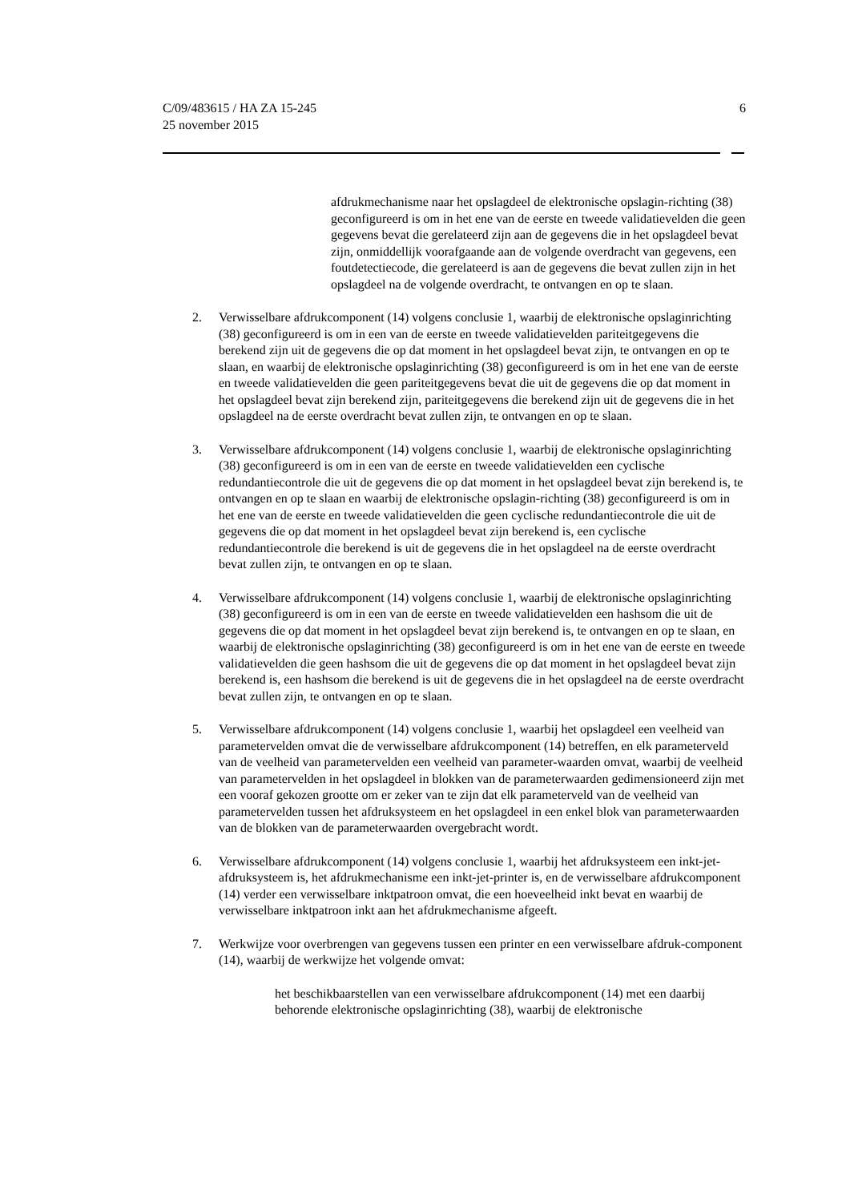C/09/483615 / HA ZA 15-245
25 november 2015
6
afdrukmechanisme naar het opslagdeel de elektronische opslagin-richting (38) geconfigureerd is om in het ene van de eerste en tweede validatievelden die geen gegevens bevat die gerelateerd zijn aan de gegevens die in het opslagdeel bevat zijn, onmiddellijk voorafgaande aan de volgende overdracht van gegevens, een foutdetectiecode, die gerelateerd is aan de gegevens die bevat zullen zijn in het opslagdeel na de volgende overdracht, te ontvangen en op te slaan.
2. Verwisselbare afdrukcomponent (14) volgens conclusie 1, waarbij de elektronische opslaginrichting (38) geconfigureerd is om in een van de eerste en tweede validatievelden pariteitgegevens die berekend zijn uit de gegevens die op dat moment in het opslagdeel bevat zijn, te ontvangen en op te slaan, en waarbij de elektronische opslaginrichting (38) geconfigureerd is om in het ene van de eerste en tweede validatievelden die geen pariteitgegevens bevat die uit de gegevens die op dat moment in het opslagdeel bevat zijn berekend zijn, pariteitgegevens die berekend zijn uit de gegevens die in het opslagdeel na de eerste overdracht bevat zullen zijn, te ontvangen en op te slaan.
3. Verwisselbare afdrukcomponent (14) volgens conclusie 1, waarbij de elektronische opslaginrichting (38) geconfigureerd is om in een van de eerste en tweede validatievelden een cyclische redundantiecontrole die uit de gegevens die op dat moment in het opslagdeel bevat zijn berekend is, te ontvangen en op te slaan en waarbij de elektronische opslagin-richting (38) geconfigureerd is om in het ene van de eerste en tweede validatievelden die geen cyclische redundantiecontrole die uit de gegevens die op dat moment in het opslagdeel bevat zijn berekend is, een cyclische redundantiecontrole die berekend is uit de gegevens die in het opslagdeel na de eerste overdracht bevat zullen zijn, te ontvangen en op te slaan.
4. Verwisselbare afdrukcomponent (14) volgens conclusie 1, waarbij de elektronische opslaginrichting (38) geconfigureerd is om in een van de eerste en tweede validatievelden een hashsom die uit de gegevens die op dat moment in het opslagdeel bevat zijn berekend is, te ontvangen en op te slaan, en waarbij de elektronische opslaginrichting (38) geconfigureerd is om in het ene van de eerste en tweede validatievelden die geen hashsom die uit de gegevens die op dat moment in het opslagdeel bevat zijn berekend is, een hashsom die berekend is uit de gegevens die in het opslagdeel na de eerste overdracht bevat zullen zijn, te ontvangen en op te slaan.
5. Verwisselbare afdrukcomponent (14) volgens conclusie 1, waarbij het opslagdeel een veelheid van parametervelden omvat die de verwisselbare afdrukcomponent (14) betreffen, en elk parameterveld van de veelheid van parametervelden een veelheid van parameter-waarden omvat, waarbij de veelheid van parametervelden in het opslagdeel in blokken van de parameterwaarden gedimensioneerd zijn met een vooraf gekozen grootte om er zeker van te zijn dat elk parameterveld van de veelheid van parametervelden tussen het afdruksysteem en het opslagdeel in een enkel blok van parameterwaarden van de blokken van de parameterwaarden overgebracht wordt.
6. Verwisselbare afdrukcomponent (14) volgens conclusie 1, waarbij het afdruksysteem een inkt-jet-afdruksysteem is, het afdrukmechanisme een inkt-jet-printer is, en de verwisselbare afdrukcomponent (14) verder een verwisselbare inktpatroon omvat, die een hoeveelheid inkt bevat en waarbij de verwisselbare inktpatroon inkt aan het afdrukmechanisme afgeeft.
7. Werkwijze voor overbrengen van gegevens tussen een printer en een verwisselbare afdruk-component (14), waarbij de werkwijze het volgende omvat:
het beschikbaarstellen van een verwisselbare afdrukcomponent (14) met een daarbij behorende elektronische opslaginrichting (38), waarbij de elektronische